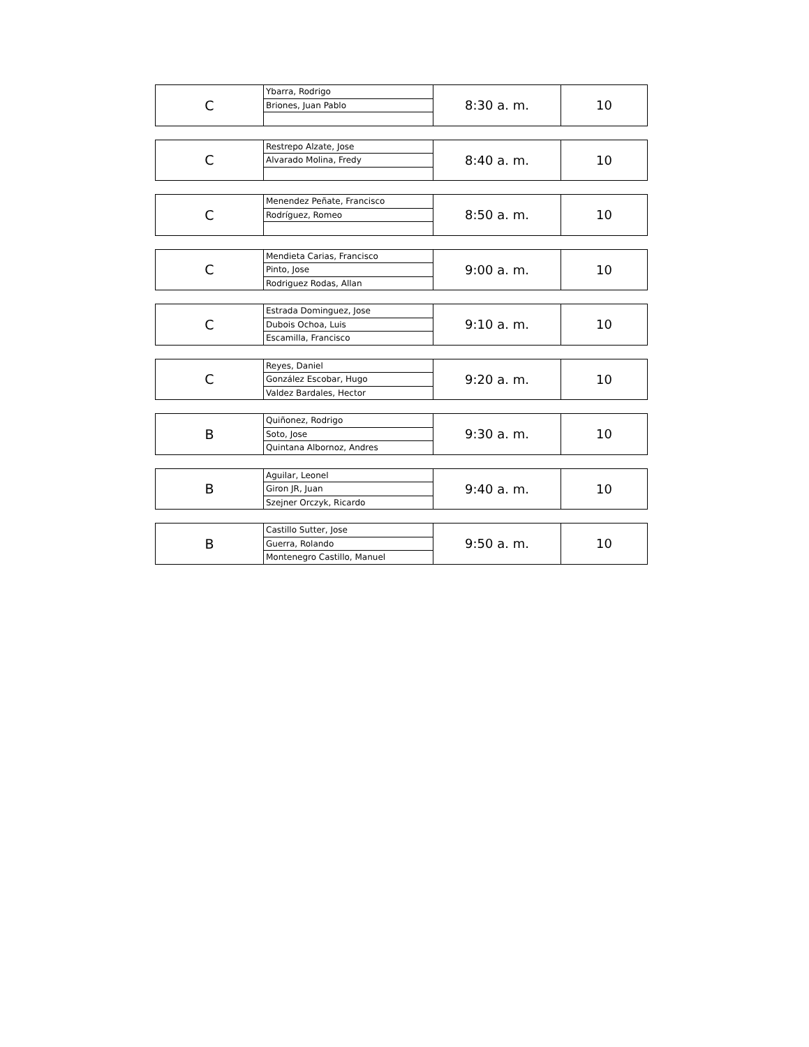| C | Ybarra, Rodrigo | 8:30 a. m. | 10 |
| | Briones, Juan Pablo | | |
| C | Restrepo Alzate, Jose | 8:40 a. m. | 10 |
| | Alvarado Molina, Fredy | | |
| C | Menendez Peñate, Francisco | 8:50 a. m. | 10 |
| | Rodríguez, Romeo | | |
| C | Mendieta Carias, Francisco | 9:00 a. m. | 10 |
| | Pinto, Jose | | |
| | Rodriguez Rodas, Allan | | |
| C | Estrada Dominguez, Jose | 9:10 a. m. | 10 |
| | Dubois Ochoa, Luis | | |
| | Escamilla, Francisco | | |
| C | Reyes, Daniel | 9:20 a. m. | 10 |
| | González Escobar, Hugo | | |
| | Valdez Bardales, Hector | | |
| B | Quiñonez, Rodrigo | 9:30 a. m. | 10 |
| | Soto, Jose | | |
| | Quintana Albornoz, Andres | | |
| B | Aguilar, Leonel | 9:40 a. m. | 10 |
| | Giron JR, Juan | | |
| | Szejner Orczyk, Ricardo | | |
| B | Castillo Sutter, Jose | 9:50 a. m. | 10 |
| | Guerra, Rolando | | |
| | Montenegro Castillo, Manuel | | |